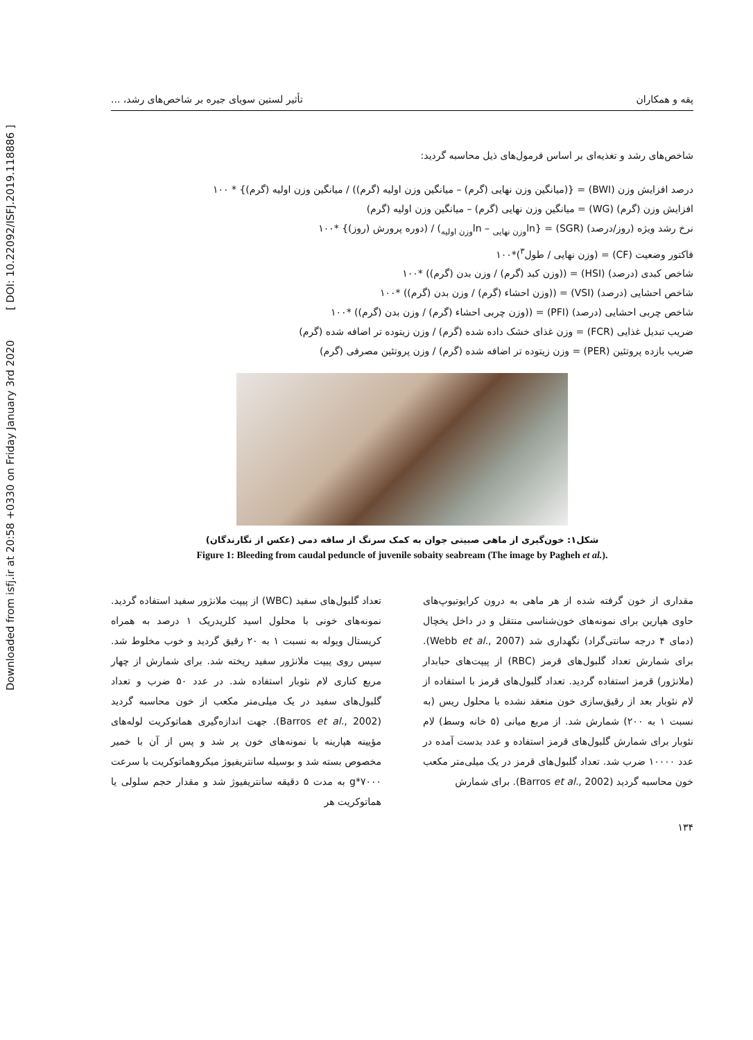Downloaded from isfj.ir at 20:58 +0330 on Friday January 3rd 2020 [ DOI: 10.22092/ISFJ.2019.118886 ]
پقه و همکاران تأثیر لستین سویای جیره بر شاخص‌های رشد، ...
شاخص‌های رشد و تغذیه‌ای بر اساس فرمول‌های ذیل محاسبه گردید:
درصد افزایش وزن (BWI) = {(میانگین وزن نهایی (گرم) – میانگین وزن اولیه (گرم)) / میانگین وزن اولیه (گرم)} * ۱۰۰
افزایش وزن (گرم) (WG) = میانگین وزن نهایی (گرم) – میانگین وزن اولیه (گرم)
نرخ رشد ویژه (روز/درصد) (SGR) = {ln<sub>وزن نهایی</sub> – ln<sub>وزن اولیه</sub>) / (دوره پرورش (روز)} *۱۰۰
فاکتور وضعیت (CF) = (وزن نهایی / طول<sup>۳</sup>)*۱۰۰
شاخص کبدی (درصد) (HSI) = ((وزن کبد (گرم) / وزن بدن (گرم)) *۱۰۰
شاخص احشایی (درصد) (VSI) = ((وزن احشاء (گرم) / وزن بدن (گرم)) *۱۰۰
شاخص چربی احشایی (درصد) (PFI) = ((وزن چربی احشاء (گرم) / وزن بدن (گرم)) *۱۰۰
ضریب تبدیل غذایی (FCR) = وزن غذای خشک داده شده (گرم) / وزن زیتوده تر اضافه شده (گرم)
ضریب بازده پروتئین (PER) = وزن زیتوده تر اضافه شده (گرم) / وزن پروتئین مصرفی (گرم)
شکل۱: خون‌گیری از ماهی صبیتی جوان به کمک سرنگ از ساقه دمی (عکس از نگارندگان)
Figure 1: Bleeding from caudal peduncle of juvenile sobaity seabream (The image by Pagheh et al.).
مقداری از خون گرفته شده از هر ماهی به درون کرایوتیوپ‌های حاوی هپارین برای نمونه‌های خون‌شناسی منتقل و در داخل یخچال (دمای ۴ درجه سانتی‌گراد) نگهداری شد (Webb et al., 2007). برای شمارش تعداد گلبول‌های قرمز (RBC) از پیپت‌های حبابدار (ملانژور) قرمز استفاده گردید. تعداد گلبول‌های قرمز با استفاده از لام نئوبار بعد از رقیق‌سازی خون منعقد نشده با محلول ریس (به نسبت ۱ به ۲۰۰) شمارش شد. از مربع میانی (۵ خانه وسط) لام نئوبار برای شمارش گلبول‌های قرمز استفاده و عدد بدست آمده در عدد ۱۰۰۰۰ ضرب شد. تعداد گلبول‌های قرمز در یک میلی‌متر مکعب خون محاسبه گردید (Barros et al., 2002). برای شمارش
تعداد گلبول‌های سفید (WBC) از پیپت ملانژور سفید استفاده گردید. نمونه‌های خونی با محلول اسید کلریدریک ۱ درصد به همراه کریستال ویوله به نسبت ۱ به ۲۰ رقیق گردید و خوب مخلوط شد. سپس روی پیپت ملانژور سفید ریخته شد. برای شمارش از چهار مربع کناری لام نئوبار استفاده شد. در عدد ۵۰ ضرب و تعداد گلبول‌های سفید در یک میلی‌متر مکعب از خون محاسبه گردید (Barros et al., 2002). جهت اندازه‌گیری هماتوکریت لوله‌های مؤیینه هپارینه با نمونه‌های خون پر شد و پس از آن با خمیر مخصوص بسته شد و بوسیله سانتریفیوژ میکروهماتوکریت با سرعت ۷۰۰۰*g به مدت ۵ دقیقه سانتریفیوژ شد و مقدار حجم سلولی یا هماتوکریت هر
۱۳۴